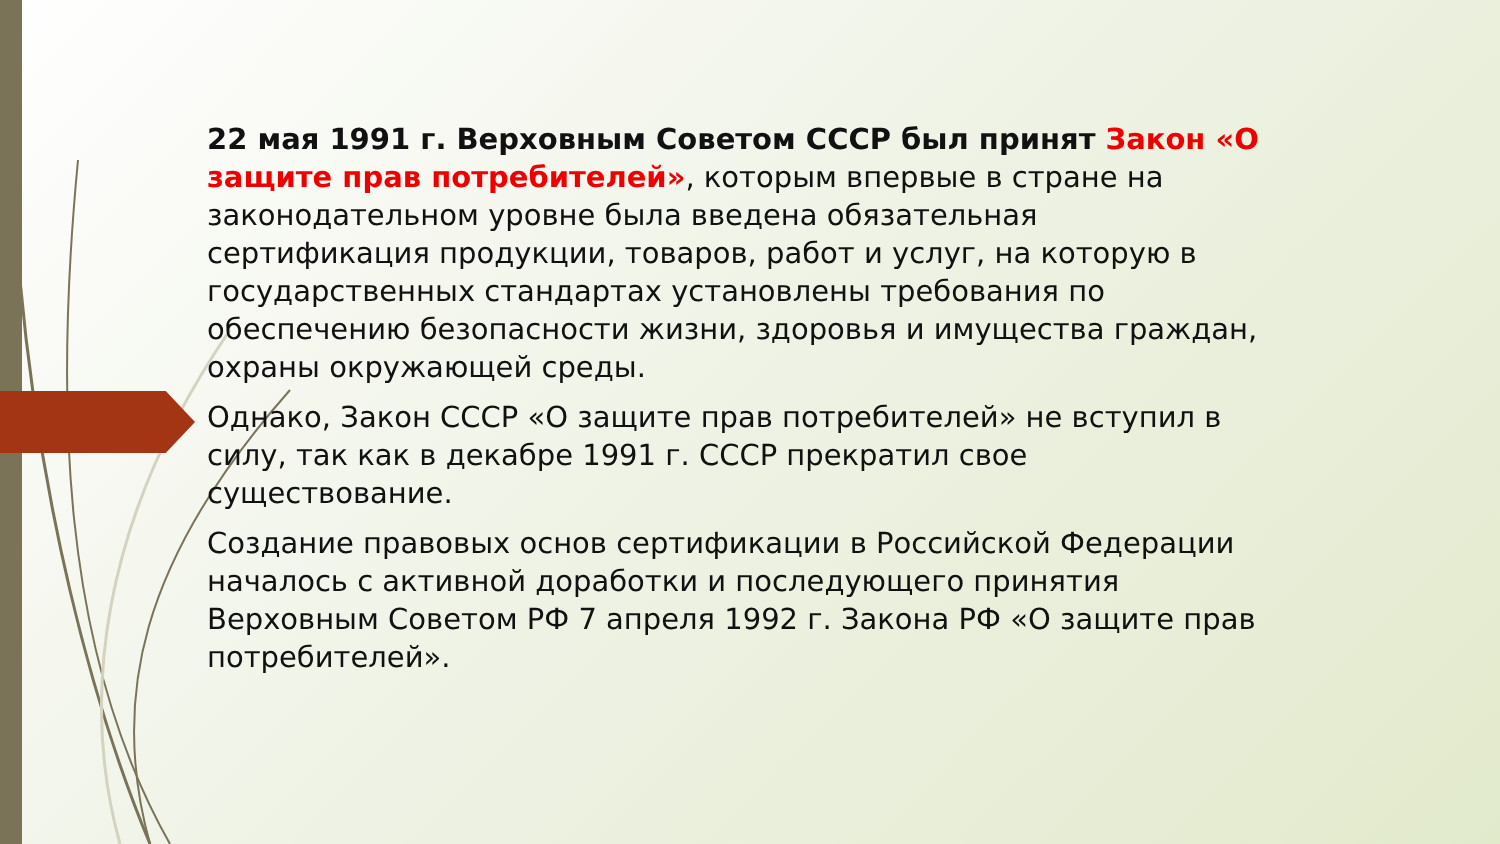22 мая 1991 г. Верховным Советом СССР был принят Закон «О защите прав потребителей», которым впервые в стране на законодательном уровне была введена обязательная сертификация продукции, товаров, работ и услуг, на которую в государственных стандартах установлены требования по обеспечению безопасности жизни, здоровья и имущества граждан, охраны окружающей среды.
Однако, Закон СССР «О защите прав потребителей» не вступил в силу, так как в декабре 1991 г. СССР прекратил свое существование.
Создание правовых основ сертификации в Российской Федерации началось с активной доработки и последующего принятия Верховным Советом РФ 7 апреля 1992 г. Закона РФ «О защите прав потребителей».